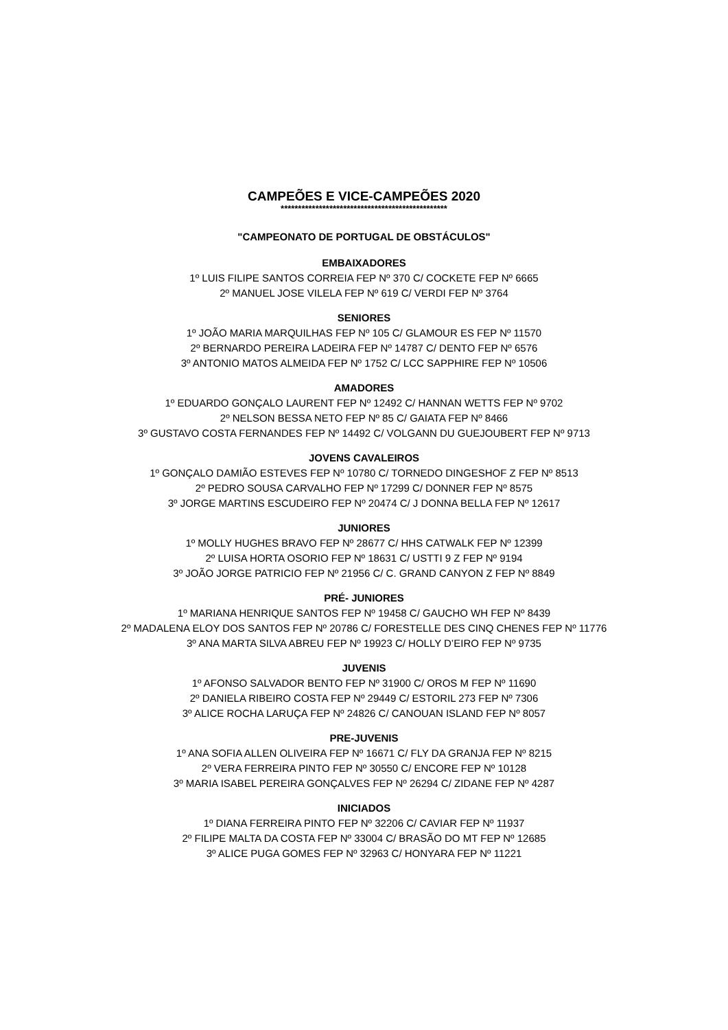CAMPEÕES E VICE-CAMPEÕES 2020
************************************************
"CAMPEONATO DE PORTUGAL DE OBSTÁCULOS"
EMBAIXADORES
1º LUIS FILIPE SANTOS CORREIA FEP Nº 370 C/ COCKETE FEP Nº 6665
2º MANUEL JOSE VILELA FEP Nº 619 C/ VERDI FEP Nº 3764
SENIORES
1º JOÃO MARIA MARQUILHAS FEP Nº 105 C/ GLAMOUR ES FEP Nº 11570
2º BERNARDO PEREIRA LADEIRA FEP Nº 14787 C/ DENTO FEP Nº 6576
3º ANTONIO MATOS ALMEIDA FEP Nº 1752 C/ LCC SAPPHIRE FEP Nº 10506
AMADORES
1º EDUARDO GONÇALO LAURENT FEP Nº 12492 C/ HANNAN WETTS FEP Nº 9702
2º NELSON BESSA NETO FEP Nº 85 C/ GAIATA FEP Nº 8466
3º GUSTAVO COSTA FERNANDES FEP Nº 14492 C/ VOLGANN DU GUEJOUBERT FEP Nº 9713
JOVENS CAVALEIROS
1º GONÇALO DAMIÃO ESTEVES FEP Nº 10780 C/ TORNEDO DINGESHOF Z FEP Nº 8513
2º PEDRO SOUSA CARVALHO FEP Nº 17299 C/ DONNER FEP Nº 8575
3º JORGE MARTINS ESCUDEIRO FEP Nº 20474 C/ J DONNA BELLA FEP Nº 12617
JUNIORES
1º MOLLY HUGHES BRAVO FEP Nº 28677 C/ HHS CATWALK FEP Nº 12399
2º LUISA HORTA OSORIO FEP Nº 18631 C/ USTTI 9 Z FEP Nº 9194
3º JOÃO JORGE PATRICIO FEP Nº 21956 C/ C. GRAND CANYON Z FEP Nº 8849
PRÉ- JUNIORES
1º MARIANA HENRIQUE SANTOS FEP Nº 19458 C/ GAUCHO WH FEP Nº 8439
2º MADALENA ELOY DOS SANTOS FEP Nº 20786 C/ FORESTELLE DES CINQ CHENES FEP Nº 11776
3º ANA MARTA SILVA ABREU FEP Nº 19923 C/ HOLLY D’EIRO FEP Nº 9735
JUVENIS
1º AFONSO SALVADOR BENTO FEP Nº 31900 C/ OROS M FEP Nº 11690
2º DANIELA RIBEIRO COSTA FEP Nº 29449 C/ ESTORIL 273 FEP Nº 7306
3º ALICE ROCHA LARUÇA FEP Nº 24826 C/ CANOUAN ISLAND FEP Nº 8057
PRE-JUVENIS
1º ANA SOFIA ALLEN OLIVEIRA FEP Nº 16671 C/ FLY DA GRANJA FEP Nº 8215
2º VERA FERREIRA PINTO FEP Nº 30550 C/ ENCORE FEP Nº 10128
3º MARIA ISABEL PEREIRA GONÇALVES FEP Nº 26294 C/ ZIDANE FEP Nº 4287
INICIADOS
1º DIANA FERREIRA PINTO FEP Nº 32206 C/ CAVIAR FEP Nº 11937
2º FILIPE MALTA DA COSTA FEP Nº 33004 C/ BRASÃO DO MT FEP Nº 12685
3º ALICE PUGA GOMES FEP Nº 32963 C/ HONYARA FEP Nº 11221